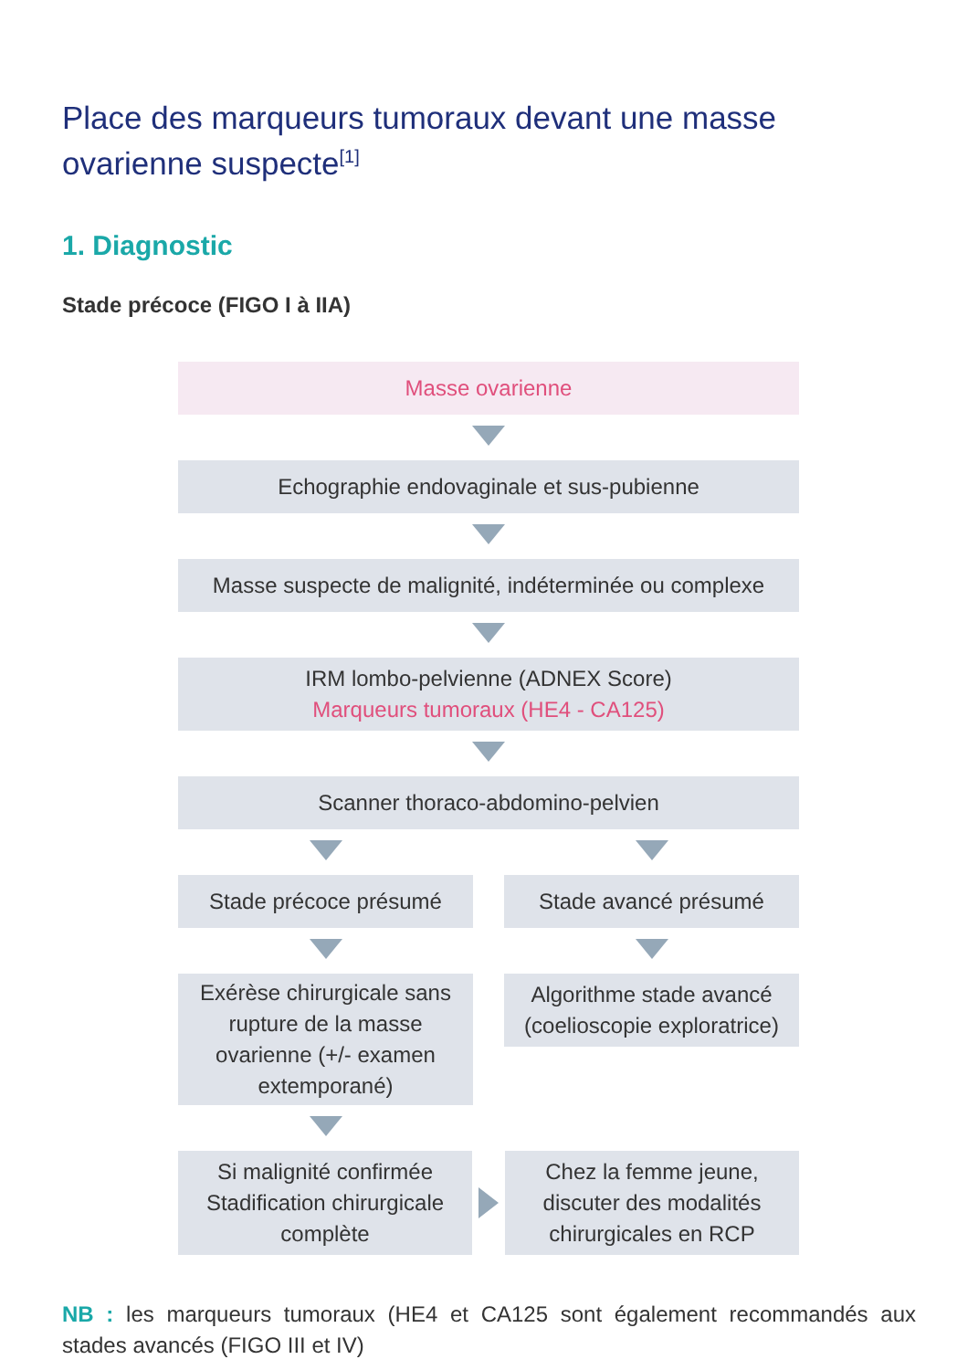Place des marqueurs tumoraux devant une masse ovarienne suspecte<sup>[1]</sup>
1. Diagnostic
Stade précoce (FIGO I à IIA)
Masse ovarienne
Echographie endovaginale et sus-pubienne
Masse suspecte de malignité, indéterminée ou complexe
IRM lombo-pelvienne (ADNEX Score)
Marqueurs tumoraux (HE4 - CA125)
Scanner thoraco-abdomino-pelvien
Stade précoce présumé
Exérèse chirurgicale sans rupture de la masse ovarienne (+/- examen extemporané)
Stade avancé présumé
Algorithme stade avancé (coelioscopie exploratrice)
Si malignité confirmée Stadification chirurgicale complète
Chez la femme jeune, discuter des modalités chirurgicales en RCP
NB : les marqueurs tumoraux (HE4 et CA125 sont également recommandés aux stades avancés (FIGO III et IV)